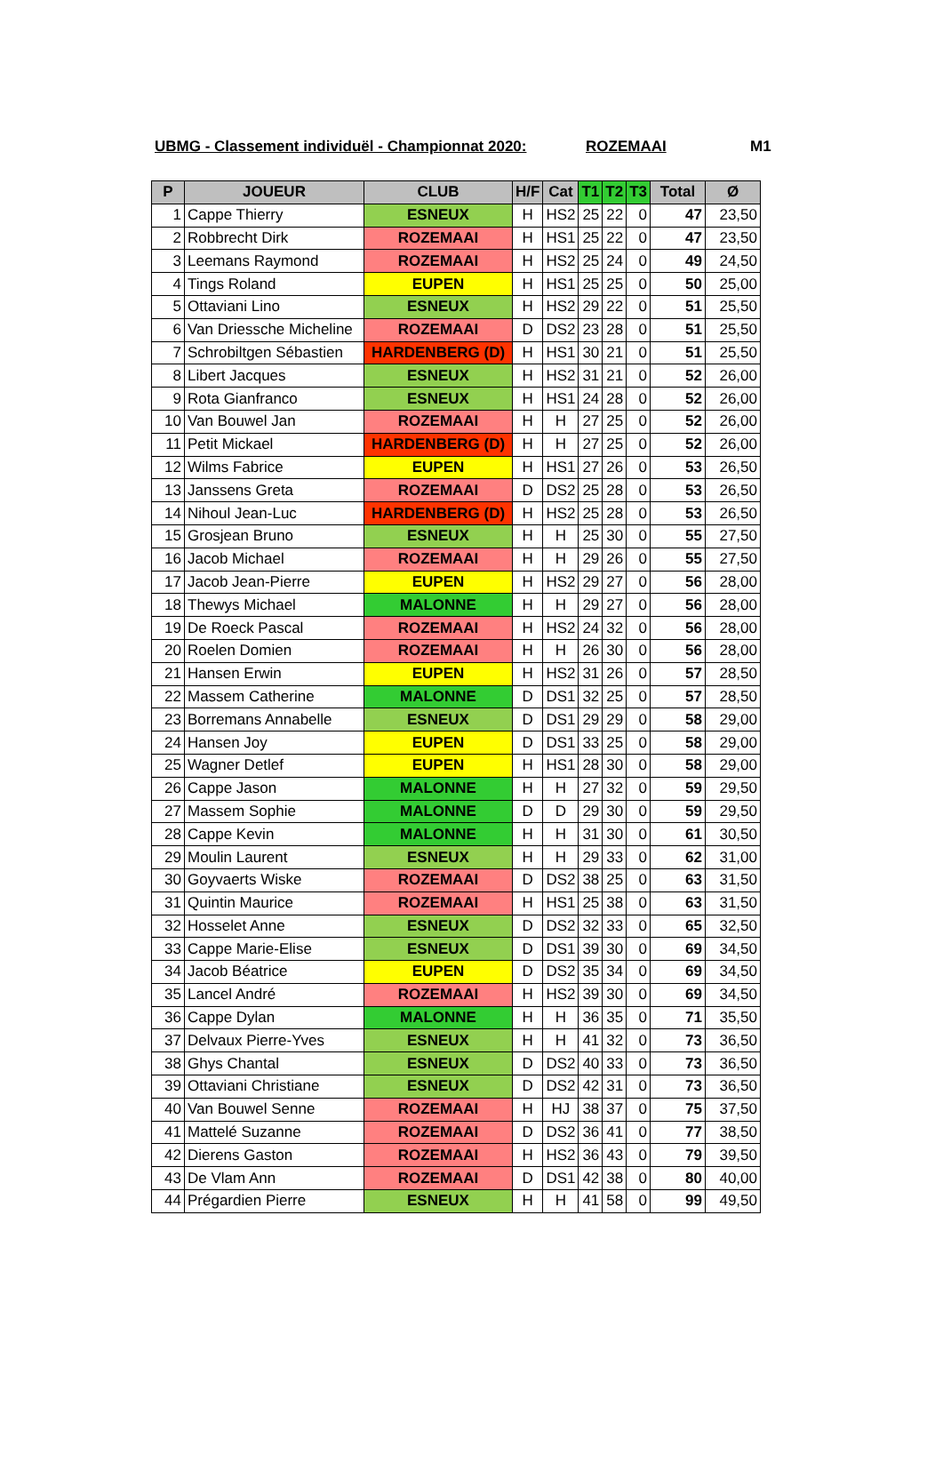UBMG - Classement individuël - Championnat 2020: ROZEMAAI M1
| P | JOUEUR | CLUB | H/F | Cat | T1 | T2 | T3 | Total | Ø |
| --- | --- | --- | --- | --- | --- | --- | --- | --- | --- |
| 1 | Cappe Thierry | ESNEUX | H | HS2 | 25 | 22 | 0 | 47 | 23,50 |
| 2 | Robbrecht Dirk | ROZEMAAI | H | HS1 | 25 | 22 | 0 | 47 | 23,50 |
| 3 | Leemans Raymond | ROZEMAAI | H | HS2 | 25 | 24 | 0 | 49 | 24,50 |
| 4 | Tings Roland | EUPEN | H | HS1 | 25 | 25 | 0 | 50 | 25,00 |
| 5 | Ottaviani Lino | ESNEUX | H | HS2 | 29 | 22 | 0 | 51 | 25,50 |
| 6 | Van Driessche Micheline | ROZEMAAI | D | DS2 | 23 | 28 | 0 | 51 | 25,50 |
| 7 | Schrobiltgen Sébastien | HARDENBERG (D) | H | HS1 | 30 | 21 | 0 | 51 | 25,50 |
| 8 | Libert Jacques | ESNEUX | H | HS2 | 31 | 21 | 0 | 52 | 26,00 |
| 9 | Rota Gianfranco | ESNEUX | H | HS1 | 24 | 28 | 0 | 52 | 26,00 |
| 10 | Van Bouwel Jan | ROZEMAAI | H | H | 27 | 25 | 0 | 52 | 26,00 |
| 11 | Petit Mickael | HARDENBERG (D) | H | H | 27 | 25 | 0 | 52 | 26,00 |
| 12 | Wilms Fabrice | EUPEN | H | HS1 | 27 | 26 | 0 | 53 | 26,50 |
| 13 | Janssens Greta | ROZEMAAI | D | DS2 | 25 | 28 | 0 | 53 | 26,50 |
| 14 | Nihoul Jean-Luc | HARDENBERG (D) | H | HS2 | 25 | 28 | 0 | 53 | 26,50 |
| 15 | Grosjean Bruno | ESNEUX | H | H | 25 | 30 | 0 | 55 | 27,50 |
| 16 | Jacob Michael | ROZEMAAI | H | H | 29 | 26 | 0 | 55 | 27,50 |
| 17 | Jacob Jean-Pierre | EUPEN | H | HS2 | 29 | 27 | 0 | 56 | 28,00 |
| 18 | Thewys Michael | MALONNE | H | H | 29 | 27 | 0 | 56 | 28,00 |
| 19 | De Roeck Pascal | ROZEMAAI | H | HS2 | 24 | 32 | 0 | 56 | 28,00 |
| 20 | Roelen Domien | ROZEMAAI | H | H | 26 | 30 | 0 | 56 | 28,00 |
| 21 | Hansen Erwin | EUPEN | H | HS2 | 31 | 26 | 0 | 57 | 28,50 |
| 22 | Massem Catherine | MALONNE | D | DS1 | 32 | 25 | 0 | 57 | 28,50 |
| 23 | Borremans Annabelle | ESNEUX | D | DS1 | 29 | 29 | 0 | 58 | 29,00 |
| 24 | Hansen Joy | EUPEN | D | DS1 | 33 | 25 | 0 | 58 | 29,00 |
| 25 | Wagner Detlef | EUPEN | H | HS1 | 28 | 30 | 0 | 58 | 29,00 |
| 26 | Cappe Jason | MALONNE | H | H | 27 | 32 | 0 | 59 | 29,50 |
| 27 | Massem Sophie | MALONNE | D | D | 29 | 30 | 0 | 59 | 29,50 |
| 28 | Cappe Kevin | MALONNE | H | H | 31 | 30 | 0 | 61 | 30,50 |
| 29 | Moulin Laurent | ESNEUX | H | H | 29 | 33 | 0 | 62 | 31,00 |
| 30 | Goyvaerts Wiske | ROZEMAAI | D | DS2 | 38 | 25 | 0 | 63 | 31,50 |
| 31 | Quintin Maurice | ROZEMAAI | H | HS1 | 25 | 38 | 0 | 63 | 31,50 |
| 32 | Hosselet Anne | ESNEUX | D | DS2 | 32 | 33 | 0 | 65 | 32,50 |
| 33 | Cappe Marie-Elise | ESNEUX | D | DS1 | 39 | 30 | 0 | 69 | 34,50 |
| 34 | Jacob Béatrice | EUPEN | D | DS2 | 35 | 34 | 0 | 69 | 34,50 |
| 35 | Lancel André | ROZEMAAI | H | HS2 | 39 | 30 | 0 | 69 | 34,50 |
| 36 | Cappe Dylan | MALONNE | H | H | 36 | 35 | 0 | 71 | 35,50 |
| 37 | Delvaux Pierre-Yves | ESNEUX | H | H | 41 | 32 | 0 | 73 | 36,50 |
| 38 | Ghys Chantal | ESNEUX | D | DS2 | 40 | 33 | 0 | 73 | 36,50 |
| 39 | Ottaviani Christiane | ESNEUX | D | DS2 | 42 | 31 | 0 | 73 | 36,50 |
| 40 | Van Bouwel Senne | ROZEMAAI | H | HJ | 38 | 37 | 0 | 75 | 37,50 |
| 41 | Mattelé Suzanne | ROZEMAAI | D | DS2 | 36 | 41 | 0 | 77 | 38,50 |
| 42 | Dierens Gaston | ROZEMAAI | H | HS2 | 36 | 43 | 0 | 79 | 39,50 |
| 43 | De Vlam Ann | ROZEMAAI | D | DS1 | 42 | 38 | 0 | 80 | 40,00 |
| 44 | Prégardien Pierre | ESNEUX | H | H | 41 | 58 | 0 | 99 | 49,50 |